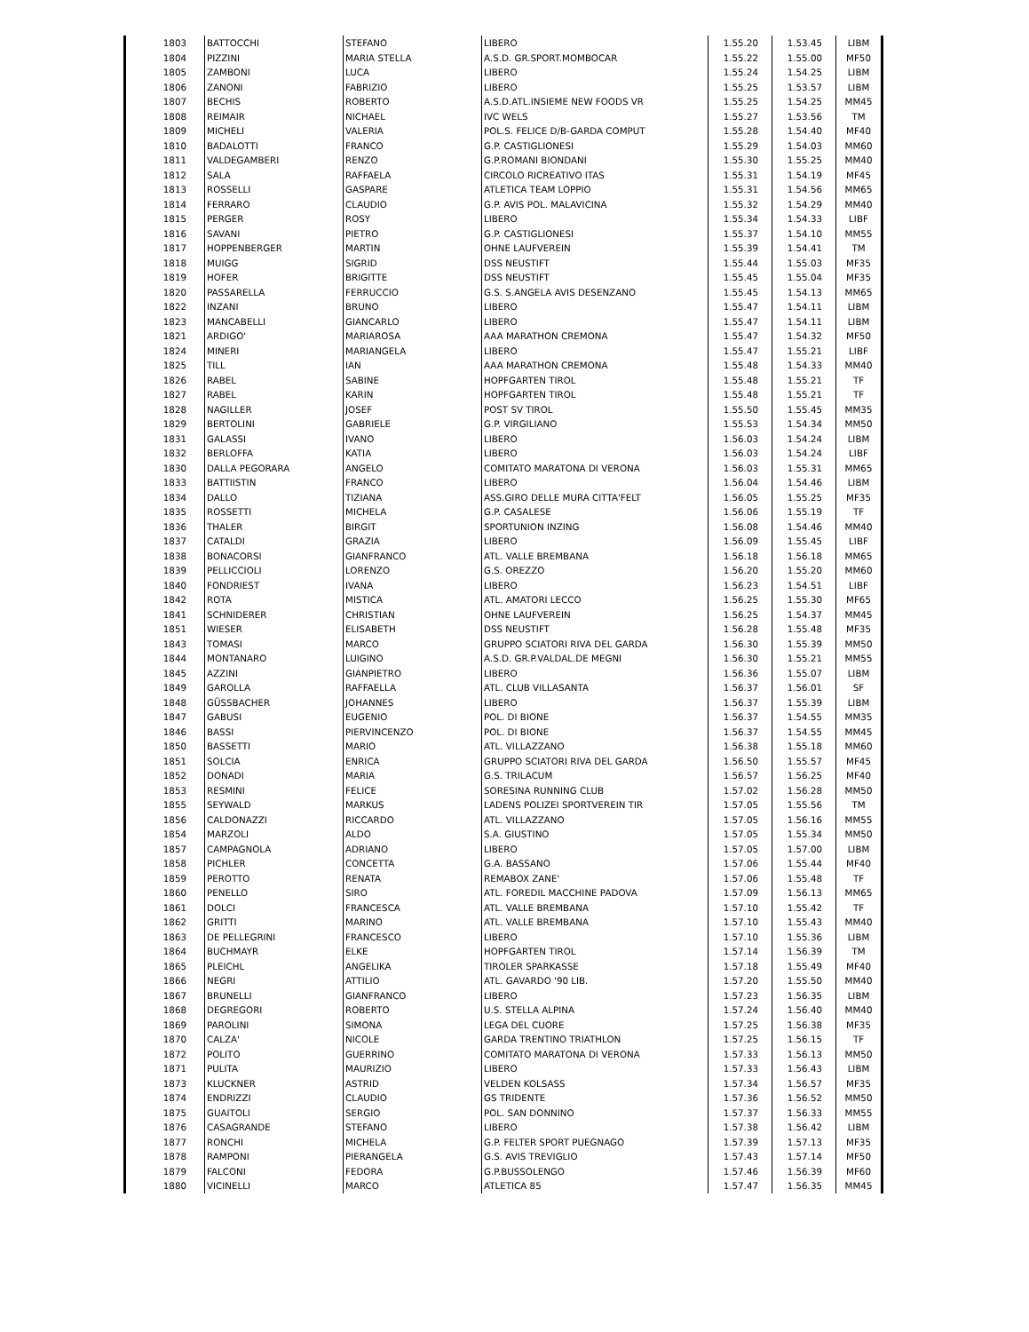| 1803 | BATTOCCHI | STEFANO | LIBERO | 1.55.20 | 1.53.45 | LIBM |
| 1804 | PIZZINI | MARIA STELLA | A.S.D. GR.SPORT.MOMBOCAR | 1.55.22 | 1.55.00 | MF50 |
| 1805 | ZAMBONI | LUCA | LIBERO | 1.55.24 | 1.54.25 | LIBM |
| 1806 | ZANONI | FABRIZIO | LIBERO | 1.55.25 | 1.53.57 | LIBM |
| 1807 | BECHIS | ROBERTO | A.S.D.ATL.INSIEME NEW FOODS VR | 1.55.25 | 1.54.25 | MM45 |
| 1808 | REIMAIR | NICHAEL | IVC WELS | 1.55.27 | 1.53.56 | TM |
| 1809 | MICHELI | VALERIA | POL.S. FELICE D/B-GARDA COMPUT | 1.55.28 | 1.54.40 | MF40 |
| 1810 | BADALOTTI | FRANCO | G.P. CASTIGLIONESI | 1.55.29 | 1.54.03 | MM60 |
| 1811 | VALDEGAMBERI | RENZO | G.P.ROMANI BIONDANI | 1.55.30 | 1.55.25 | MM40 |
| 1812 | SALA | RAFFAELA | CIRCOLO RICREATIVO ITAS | 1.55.31 | 1.54.19 | MF45 |
| 1813 | ROSSELLI | GASPARE | ATLETICA TEAM LOPPIO | 1.55.31 | 1.54.56 | MM65 |
| 1814 | FERRARO | CLAUDIO | G.P. AVIS POL. MALAVICINA | 1.55.32 | 1.54.29 | MM40 |
| 1815 | PERGER | ROSY | LIBERO | 1.55.34 | 1.54.33 | LIBF |
| 1816 | SAVANI | PIETRO | G.P. CASTIGLIONESI | 1.55.37 | 1.54.10 | MM55 |
| 1817 | HOPPENBERGER | MARTIN | OHNE LAUFVEREIN | 1.55.39 | 1.54.41 | TM |
| 1818 | MUIGG | SIGRID | DSS NEUSTIFT | 1.55.44 | 1.55.03 | MF35 |
| 1819 | HOFER | BRIGITTE | DSS NEUSTIFT | 1.55.45 | 1.55.04 | MF35 |
| 1820 | PASSARELLA | FERRUCCIO | G.S. S.ANGELA AVIS DESENZANO | 1.55.45 | 1.54.13 | MM65 |
| 1822 | INZANI | BRUNO | LIBERO | 1.55.47 | 1.54.11 | LIBM |
| 1823 | MANCABELLI | GIANCARLO | LIBERO | 1.55.47 | 1.54.11 | LIBM |
| 1821 | ARDIGO' | MARIAROSA | AAA MARATHON CREMONA | 1.55.47 | 1.54.32 | MF50 |
| 1824 | MINERI | MARIANGELA | LIBERO | 1.55.47 | 1.55.21 | LIBF |
| 1825 | TILL | IAN | AAA MARATHON CREMONA | 1.55.48 | 1.54.33 | MM40 |
| 1826 | RABEL | SABINE | HOPFGARTEN TIROL | 1.55.48 | 1.55.21 | TF |
| 1827 | RABEL | KARIN | HOPFGARTEN TIROL | 1.55.48 | 1.55.21 | TF |
| 1828 | NAGILLER | JOSEF | POST SV TIROL | 1.55.50 | 1.55.45 | MM35 |
| 1829 | BERTOLINI | GABRIELE | G.P. VIRGILIANO | 1.55.53 | 1.54.34 | MM50 |
| 1831 | GALASSI | IVANO | LIBERO | 1.56.03 | 1.54.24 | LIBM |
| 1832 | BERLOFFA | KATIA | LIBERO | 1.56.03 | 1.54.24 | LIBF |
| 1830 | DALLA PEGORARA | ANGELO | COMITATO MARATONA DI VERONA | 1.56.03 | 1.55.31 | MM65 |
| 1833 | BATTIISTIN | FRANCO | LIBERO | 1.56.04 | 1.54.46 | LIBM |
| 1834 | DALLO | TIZIANA | ASS.GIRO DELLE MURA CITTA'FELT | 1.56.05 | 1.55.25 | MF35 |
| 1835 | ROSSETTI | MICHELA | G.P. CASALESE | 1.56.06 | 1.55.19 | TF |
| 1836 | THALER | BIRGIT | SPORTUNION INZING | 1.56.08 | 1.54.46 | MM40 |
| 1837 | CATALDI | GRAZIA | LIBERO | 1.56.09 | 1.55.45 | LIBF |
| 1838 | BONACORSI | GIANFRANCO | ATL. VALLE BREMBANA | 1.56.18 | 1.56.18 | MM65 |
| 1839 | PELLICCIOLI | LORENZO | G.S. OREZZO | 1.56.20 | 1.55.20 | MM60 |
| 1840 | FONDRIEST | IVANA | LIBERO | 1.56.23 | 1.54.51 | LIBF |
| 1842 | ROTA | MISTICA | ATL. AMATORI LECCO | 1.56.25 | 1.55.30 | MF65 |
| 1841 | SCHNIDERER | CHRISTIAN | OHNE LAUFVEREIN | 1.56.25 | 1.54.37 | MM45 |
| 1851 | WIESER | ELISABETH | DSS NEUSTIFT | 1.56.28 | 1.55.48 | MF35 |
| 1843 | TOMASI | MARCO | GRUPPO SCIATORI RIVA DEL GARDA | 1.56.30 | 1.55.39 | MM50 |
| 1844 | MONTANARO | LUIGINO | A.S.D. GR.P.VALDAL.DE MEGNI | 1.56.30 | 1.55.21 | MM55 |
| 1845 | AZZINI | GIANPIETRO | LIBERO | 1.56.36 | 1.55.07 | LIBM |
| 1849 | GAROLLA | RAFFAELLA | ATL. CLUB VILLASANTA | 1.56.37 | 1.56.01 | SF |
| 1848 | GÜSSBACHER | JOHANNES | LIBERO | 1.56.37 | 1.55.39 | LIBM |
| 1847 | GABUSI | EUGENIO | POL. DI BIONE | 1.56.37 | 1.54.55 | MM35 |
| 1846 | BASSI | PIERVINCENZO | POL. DI BIONE | 1.56.37 | 1.54.55 | MM45 |
| 1850 | BASSETTI | MARIO | ATL. VILLAZZANO | 1.56.38 | 1.55.18 | MM60 |
| 1851 | SOLCIA | ENRICA | GRUPPO SCIATORI RIVA DEL GARDA | 1.56.50 | 1.55.57 | MF45 |
| 1852 | DONADI | MARIA | G.S. TRILACUM | 1.56.57 | 1.56.25 | MF40 |
| 1853 | RESMINI | FELICE | SORESINA RUNNING CLUB | 1.57.02 | 1.56.28 | MM50 |
| 1855 | SEYWALD | MARKUS | LADENS POLIZEI SPORTVEREIN TIR | 1.57.05 | 1.55.56 | TM |
| 1856 | CALDONAZZI | RICCARDO | ATL. VILLAZZANO | 1.57.05 | 1.56.16 | MM55 |
| 1854 | MARZOLI | ALDO | S.A. GIUSTINO | 1.57.05 | 1.55.34 | MM50 |
| 1857 | CAMPAGNOLA | ADRIANO | LIBERO | 1.57.05 | 1.57.00 | LIBM |
| 1858 | PICHLER | CONCETTA | G.A. BASSANO | 1.57.06 | 1.55.44 | MF40 |
| 1859 | PEROTTO | RENATA | REMABOX ZANE' | 1.57.06 | 1.55.48 | TF |
| 1860 | PENELLO | SIRO | ATL. FOREDIL MACCHINE PADOVA | 1.57.09 | 1.56.13 | MM65 |
| 1861 | DOLCI | FRANCESCA | ATL. VALLE BREMBANA | 1.57.10 | 1.55.42 | TF |
| 1862 | GRITTI | MARINO | ATL. VALLE BREMBANA | 1.57.10 | 1.55.43 | MM40 |
| 1863 | DE PELLEGRINI | FRANCESCO | LIBERO | 1.57.10 | 1.55.36 | LIBM |
| 1864 | BUCHMAYR | ELKE | HOPFGARTEN TIROL | 1.57.14 | 1.56.39 | TM |
| 1865 | PLEICHL | ANGELIKA | TIROLER SPARKASSE | 1.57.18 | 1.55.49 | MF40 |
| 1866 | NEGRI | ATTILIO | ATL. GAVARDO '90 LIB. | 1.57.20 | 1.55.50 | MM40 |
| 1867 | BRUNELLI | GIANFRANCO | LIBERO | 1.57.23 | 1.56.35 | LIBM |
| 1868 | DEGREGORI | ROBERTO | U.S. STELLA ALPINA | 1.57.24 | 1.56.40 | MM40 |
| 1869 | PAROLINI | SIMONA | LEGA DEL CUORE | 1.57.25 | 1.56.38 | MF35 |
| 1870 | CALZA' | NICOLE | GARDA TRENTINO TRIATHLON | 1.57.25 | 1.56.15 | TF |
| 1872 | POLITO | GUERRINO | COMITATO MARATONA DI VERONA | 1.57.33 | 1.56.13 | MM50 |
| 1871 | PULITA | MAURIZIO | LIBERO | 1.57.33 | 1.56.43 | LIBM |
| 1873 | KLUCKNER | ASTRID | VELDEN KOLSASS | 1.57.34 | 1.56.57 | MF35 |
| 1874 | ENDRIZZI | CLAUDIO | GS TRIDENTE | 1.57.36 | 1.56.52 | MM50 |
| 1875 | GUAITOLI | SERGIO | POL. SAN DONNINO | 1.57.37 | 1.56.33 | MM55 |
| 1876 | CASAGRANDE | STEFANO | LIBERO | 1.57.38 | 1.56.42 | LIBM |
| 1877 | RONCHI | MICHELA | G.P. FELTER SPORT PUEGNAGO | 1.57.39 | 1.57.13 | MF35 |
| 1878 | RAMPONI | PIERANGELA | G.S. AVIS TREVIGLIO | 1.57.43 | 1.57.14 | MF50 |
| 1879 | FALCONI | FEDORA | G.P.BUSSOLENGO | 1.57.46 | 1.56.39 | MF60 |
| 1880 | VICINELLI | MARCO | ATLETICA 85 | 1.57.47 | 1.56.35 | MM45 |